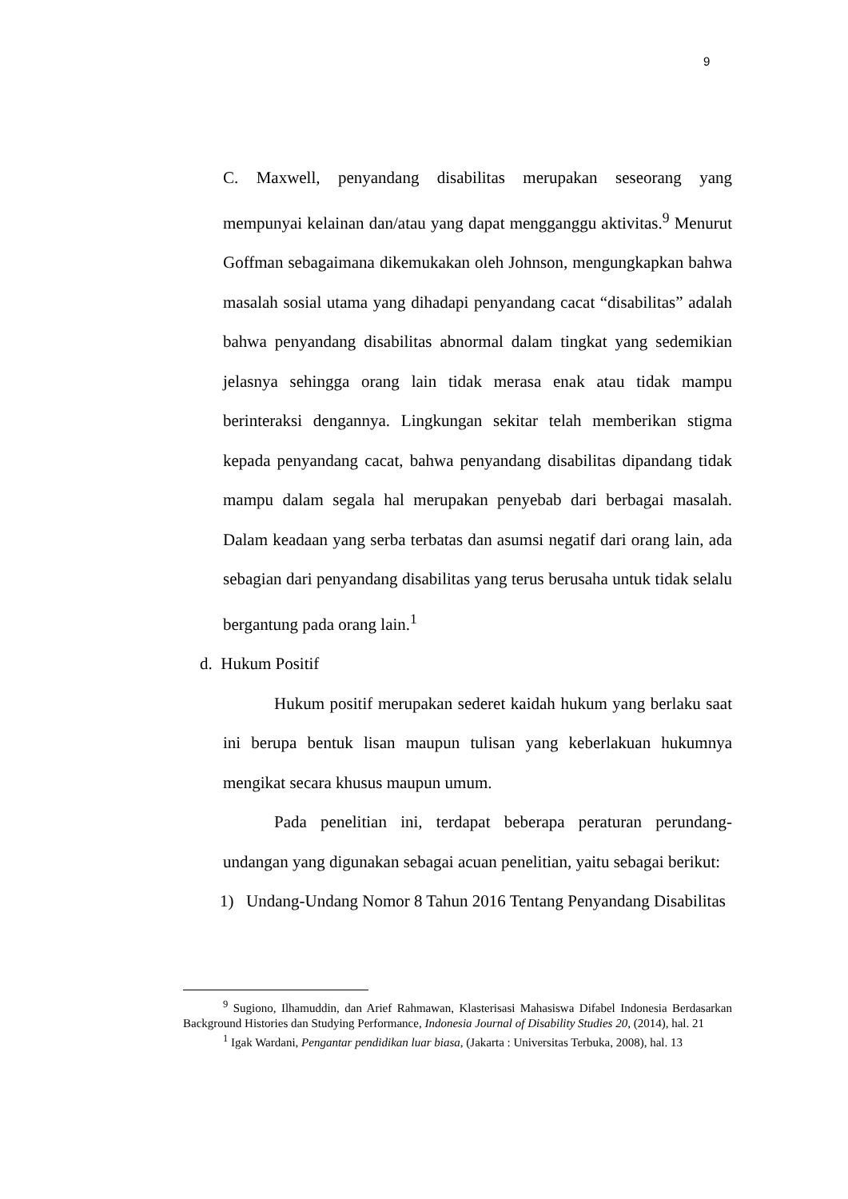9
C. Maxwell, penyandang disabilitas merupakan seseorang yang mempunyai kelainan dan/atau yang dapat mengganggu aktivitas.<sup>9</sup> Menurut Goffman sebagaimana dikemukakan oleh Johnson, mengungkapkan bahwa masalah sosial utama yang dihadapi penyandang cacat “disabilitas” adalah bahwa penyandang disabilitas abnormal dalam tingkat yang sedemikian jelasnya sehingga orang lain tidak merasa enak atau tidak mampu berinteraksi dengannya. Lingkungan sekitar telah memberikan stigma kepada penyandang cacat, bahwa penyandang disabilitas dipandang tidak mampu dalam segala hal merupakan penyebab dari berbagai masalah. Dalam keadaan yang serba terbatas dan asumsi negatif dari orang lain, ada sebagian dari penyandang disabilitas yang terus berusaha untuk tidak selalu bergantung pada orang lain.<sup>1</sup>
d. Hukum Positif
Hukum positif merupakan sederet kaidah hukum yang berlaku saat ini berupa bentuk lisan maupun tulisan yang keberlakuan hukumnya mengikat secara khusus maupun umum.
Pada penelitian ini, terdapat beberapa peraturan perundang-undangan yang digunakan sebagai acuan penelitian, yaitu sebagai berikut:
1) Undang-Undang Nomor 8 Tahun 2016 Tentang Penyandang Disabilitas
<sup>9</sup> Sugiono, Ilhamuddin, dan Arief Rahmawan, Klasterisasi Mahasiswa Difabel Indonesia Berdasarkan Background Histories dan Studying Performance, Indonesia Journal of Disability Studies 20, (2014), hal. 21
<sup>1</sup> Igak Wardani, Pengantar pendidikan luar biasa, (Jakarta : Universitas Terbuka, 2008), hal. 13